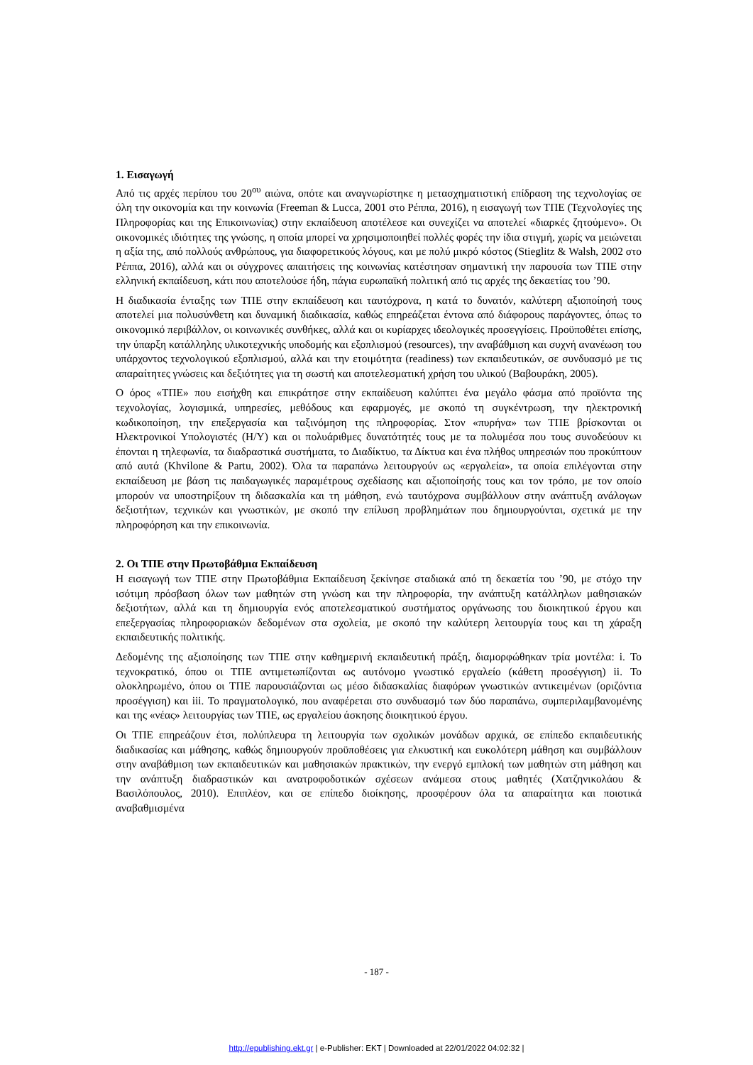1. Εισαγωγή
Από τις αρχές περίπου του 20<sup>ου</sup> αιώνα, οπότε και αναγνωρίστηκε η μετασχηματιστική επίδραση της τεχνολογίας σε όλη την οικονομία και την κοινωνία (Freeman & Lucca, 2001 στο Ρέππα, 2016), η εισαγωγή των ΤΠΕ (Τεχνολογίες της Πληροφορίας και της Επικοινωνίας) στην εκπαίδευση αποτέλεσε και συνεχίζει να αποτελεί «διαρκές ζητούμενο». Οι οικονομικές ιδιότητες της γνώσης, η οποία μπορεί να χρησιμοποιηθεί πολλές φορές την ίδια στιγμή, χωρίς να μειώνεται η αξία της, από πολλούς ανθρώπους, για διαφορετικούς λόγους, και με πολύ μικρό κόστος (Stieglitz & Walsh, 2002 στο Ρέππα, 2016), αλλά και οι σύγχρονες απαιτήσεις της κοινωνίας κατέστησαν σημαντική την παρουσία των ΤΠΕ στην ελληνική εκπαίδευση, κάτι που αποτελούσε ήδη, πάγια ευρωπαϊκή πολιτική από τις αρχές της δεκαετίας του ’90.
Η διαδικασία ένταξης των ΤΠΕ στην εκπαίδευση και ταυτόχρονα, η κατά το δυνατόν, καλύτερη αξιοποίησή τους αποτελεί μια πολυσύνθετη και δυναμική διαδικασία, καθώς επηρεάζεται έντονα από διάφορους παράγοντες, όπως το οικονομικό περιβάλλον, οι κοινωνικές συνθήκες, αλλά και οι κυρίαρχες ιδεολογικές προσεγγίσεις. Προϋποθέτει επίσης, την ύπαρξη κατάλληλης υλικοτεχνικής υποδομής και εξοπλισμού (resources), την αναβάθμιση και συχνή ανανέωση του υπάρχοντος τεχνολογικού εξοπλισμού, αλλά και την ετοιμότητα (readiness) των εκπαιδευτικών, σε συνδυασμό με τις απαραίτητες γνώσεις και δεξιότητες για τη σωστή και αποτελεσματική χρήση του υλικού (Βαβουράκη, 2005).
Ο όρος «ΤΠΕ» που εισήχθη και επικράτησε στην εκπαίδευση καλύπτει ένα μεγάλο φάσμα από προϊόντα της τεχνολογίας, λογισμικά, υπηρεσίες, μεθόδους και εφαρμογές, με σκοπό τη συγκέντρωση, την ηλεκτρονική κωδικοποίηση, την επεξεργασία και ταξινόμηση της πληροφορίας. Στον «πυρήνα» των ΤΠΕ βρίσκονται οι Ηλεκτρονικοί Υπολογιστές (Η/Υ) και οι πολυάριθμες δυνατότητές τους με τα πολυμέσα που τους συνοδεύουν κι έπονται η τηλεφωνία, τα διαδραστικά συστήματα, το Διαδίκτυο, τα Δίκτυα και ένα πλήθος υπηρεσιών που προκύπτουν από αυτά (Khvilone & Partu, 2002). Όλα τα παραπάνω λειτουργούν ως «εργαλεία», τα οποία επιλέγονται στην εκπαίδευση με βάση τις παιδαγωγικές παραμέτρους σχεδίασης και αξιοποίησής τους και τον τρόπο, με τον οποίο μπορούν να υποστηρίξουν τη διδασκαλία και τη μάθηση, ενώ ταυτόχρονα συμβάλλουν στην ανάπτυξη ανάλογων δεξιοτήτων, τεχνικών και γνωστικών, με σκοπό την επίλυση προβλημάτων που δημιουργούνται, σχετικά με την πληροφόρηση και την επικοινωνία.
2. Οι ΤΠΕ στην Πρωτοβάθμια Εκπαίδευση
Η εισαγωγή των ΤΠΕ στην Πρωτοβάθμια Εκπαίδευση ξεκίνησε σταδιακά από τη δεκαετία του ’90, με στόχο την ισότιμη πρόσβαση όλων των μαθητών στη γνώση και την πληροφορία, την ανάπτυξη κατάλληλων μαθησιακών δεξιοτήτων, αλλά και τη δημιουργία ενός αποτελεσματικού συστήματος οργάνωσης του διοικητικού έργου και επεξεργασίας πληροφοριακών δεδομένων στα σχολεία, με σκοπό την καλύτερη λειτουργία τους και τη χάραξη εκπαιδευτικής πολιτικής.
Δεδομένης της αξιοποίησης των ΤΠΕ στην καθημερινή εκπαιδευτική πράξη, διαμορφώθηκαν τρία μοντέλα: i. Το τεχνοκρατικό, όπου οι ΤΠΕ αντιμετωπίζονται ως αυτόνομο γνωστικό εργαλείο (κάθετη προσέγγιση) ii. Το ολοκληρωμένο, όπου οι ΤΠΕ παρουσιάζονται ως μέσο διδασκαλίας διαφόρων γνωστικών αντικειμένων (οριζόντια προσέγγιση) και iii. Το πραγματολογικό, που αναφέρεται στο συνδυασμό των δύο παραπάνω, συμπεριλαμβανομένης και της «νέας» λειτουργίας των ΤΠΕ, ως εργαλείου άσκησης διοικητικού έργου.
Οι ΤΠΕ επηρεάζουν έτσι, πολύπλευρα τη λειτουργία των σχολικών μονάδων αρχικά, σε επίπεδο εκπαιδευτικής διαδικασίας και μάθησης, καθώς δημιουργούν προϋποθέσεις για ελκυστική και ευκολότερη μάθηση και συμβάλλουν στην αναβάθμιση των εκπαιδευτικών και μαθησιακών πρακτικών, την ενεργό εμπλοκή των μαθητών στη μάθηση και την ανάπτυξη διαδραστικών και ανατροφοδοτικών σχέσεων ανάμεσα στους μαθητές (Χατζηνικολάου & Βασιλόπουλος, 2010). Επιπλέον, και σε επίπεδο διοίκησης, προσφέρουν όλα τα απαραίτητα και ποιοτικά αναβαθμισμένα
- 187 -
http://epublishing.ekt.gr | e-Publisher: EKT | Downloaded at 22/01/2022 04:02:32 |